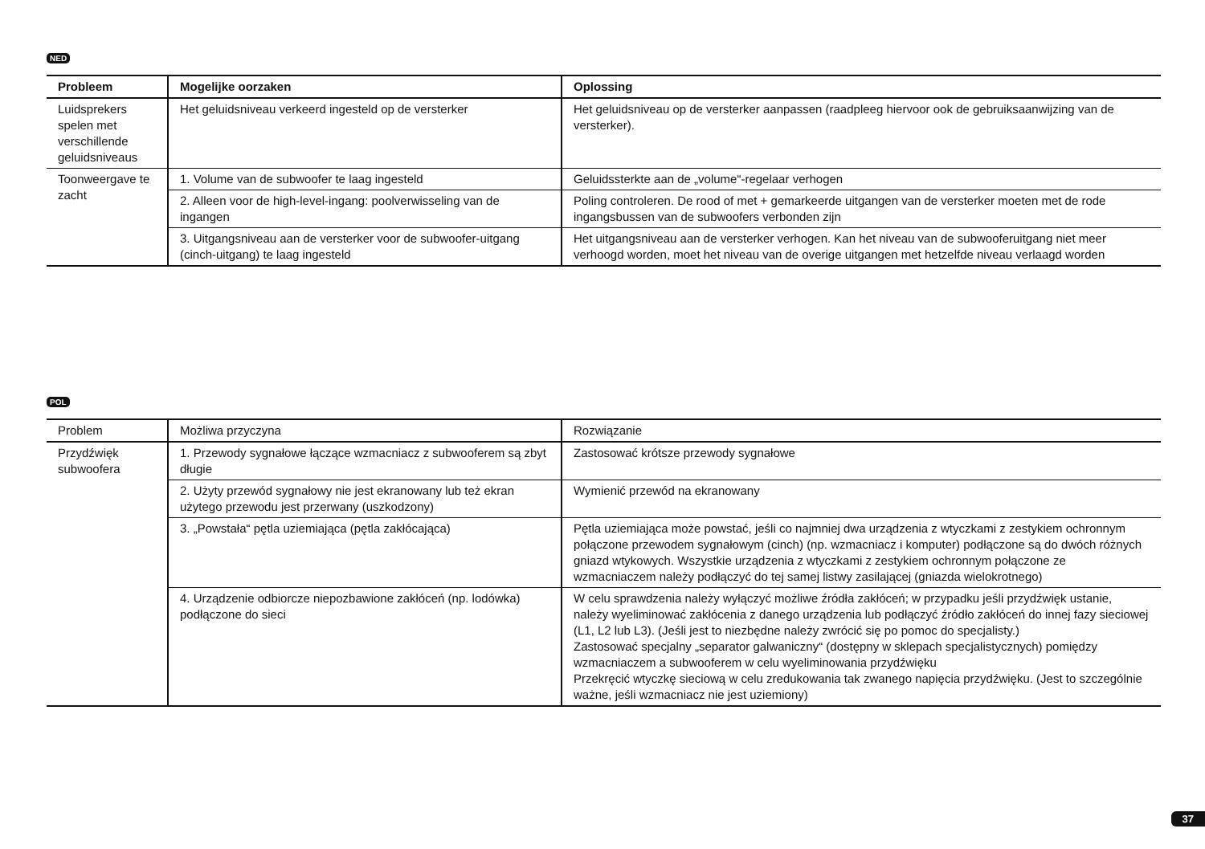NED
| Probleem | Mogelijke oorzaken | Oplossing |
| --- | --- | --- |
| Luidsprekers spelen met verschillende geluidsniveaus | Het geluidsniveau verkeerd ingesteld op de versterker | Het geluidsniveau op de versterker aanpassen (raadpleeg hiervoor ook de gebruiksaanwijzing van de versterker). |
| Toonweergave te zacht | 1. Volume van de subwoofer te laag ingesteld | Geluidssterkte aan de „volume“-regelaar verhogen |
| | 2. Alleen voor de high-level-ingang: poolverwisseling van de ingangen | Poling controleren. De rood of met + gemarkeerde uitgangen van de versterker moeten met de rode ingangsbussen van de subwoofers verbonden zijn |
| | 3. Uitgangsniveau aan de versterker voor de subwoofer-uitgang (cinch-uitgang) te laag ingesteld | Het uitgangsniveau aan de versterker verhogen. Kan het niveau van de subwooferuitgang niet meer verhoogd worden, moet het niveau van de overige uitgangen met hetzelfde niveau verlaagd worden |
POL
| Problem | Możliwa przyczyna | Rozwiązanie |
| --- | --- | --- |
| Przydźwięk subwoofera | 1. Przewody sygnałowe łączące wzmacniacz z subwooferem są zbyt długie | Zastosować krótsze przewody sygnałowe |
| | 2. Użyty przewód sygnałowy nie jest ekranowany lub też ekran użytego przewodu jest przerwany (uszkodzony) | Wymienić przewód na ekranowany |
| | 3. „Powstała“ pętla uziemiająca (pętla zakłócająca) | Pętla uziemiająca może powstać, jeśli co najmniej dwa urządzenia z wtyczkami z zestykiem ochronnym połączone przewodem sygnałowym (cinch) (np. wzmacniacz i komputer) podłączone są do dwóch różnych gniazd wtykowych. Wszystkie urządzenia z wtyczkami z zestykiem ochronnym połączone ze wzmacniaczem należy podłączyć do tej samej listwy zasilającej (gniazda wielokrotnego) |
| | 4. Urządzenie odbiorcze niepozbawione zakłóceń (np. lodówka) podłączone do sieci | W celu sprawdzenia należy wyłączyć możliwe źródła zakłóceń; w przypadku jeśli przydźwięk ustanie, należy wyeliminować zakłócenia z danego urządzenia lub podłączyć źródło zakłóceń do innej fazy sieciowej (L1, L2 lub L3). (Jeśli jest to niezbędne należy zwrócić się po pomoc do specjalisty.) Zastosować specjalny „separator galwaniczny“ (dostępny w sklepach specjalistycznych) pomiędzy wzmacniaczem a subwooferem w celu wyeliminowania przydźwięku Przekręcić wtyczkę sieciową w celu zredukowania tak zwanego napięcia przydźwięku. (Jest to szczególnie ważne, jeśli wzmacniacz nie jest uziemiony) |
37